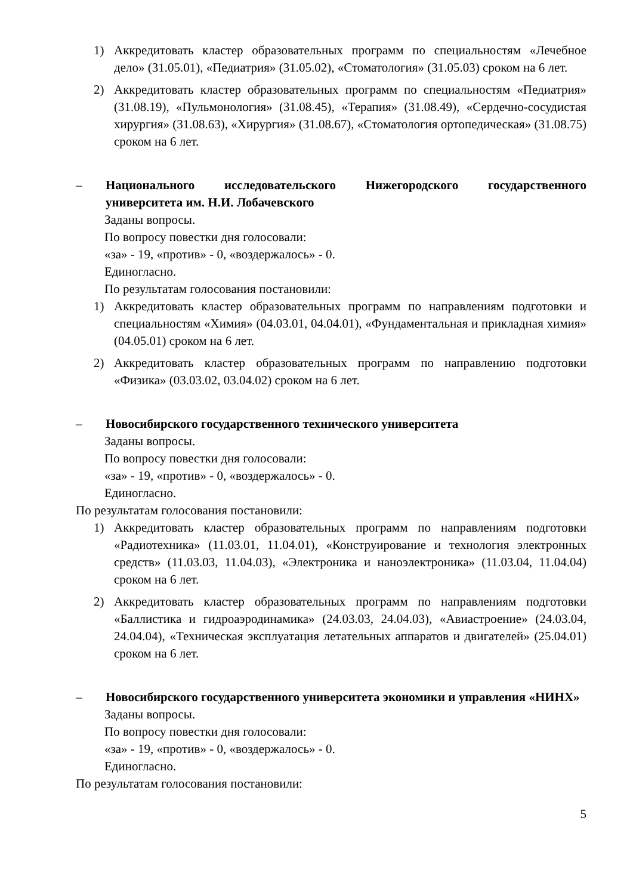1) Аккредитовать кластер образовательных программ по специальностям «Лечебное дело» (31.05.01), «Педиатрия» (31.05.02), «Стоматология» (31.05.03) сроком на 6 лет.
2) Аккредитовать кластер образовательных программ по специальностям «Педиатрия» (31.08.19), «Пульмонология» (31.08.45), «Терапия» (31.08.49), «Сердечно-сосудистая хирургия» (31.08.63), «Хирургия» (31.08.67), «Стоматология ортопедическая» (31.08.75) сроком на 6 лет.
– Национального исследовательского Нижегородского государственного университета им. Н.И. Лобачевского
Заданы вопросы.
По вопросу повестки дня голосовали:
«за» - 19, «против» - 0, «воздержалось» - 0.
Единогласно.
По результатам голосования постановили:
1) Аккредитовать кластер образовательных программ по направлениям подготовки и специальностям «Химия» (04.03.01, 04.04.01), «Фундаментальная и прикладная химия» (04.05.01) сроком на 6 лет.
2) Аккредитовать кластер образовательных программ по направлению подготовки «Физика» (03.03.02, 03.04.02) сроком на 6 лет.
– Новосибирского государственного технического университета
Заданы вопросы.
По вопросу повестки дня голосовали:
«за» - 19, «против» - 0, «воздержалось» - 0.
Единогласно.
По результатам голосования постановили:
1) Аккредитовать кластер образовательных программ по направлениям подготовки «Радиотехника» (11.03.01, 11.04.01), «Конструирование и технология электронных средств» (11.03.03, 11.04.03), «Электроника и наноэлектроника» (11.03.04, 11.04.04) сроком на 6 лет.
2) Аккредитовать кластер образовательных программ по направлениям подготовки «Баллистика и гидроаэродинамика» (24.03.03, 24.04.03), «Авиастроение» (24.03.04, 24.04.04), «Техническая эксплуатация летательных аппаратов и двигателей» (25.04.01) сроком на 6 лет.
– Новосибирского государственного университета экономики и управления «НИНХ»
Заданы вопросы.
По вопросу повестки дня голосовали:
«за» - 19, «против» - 0, «воздержалось» - 0.
Единогласно.
По результатам голосования постановили:
5